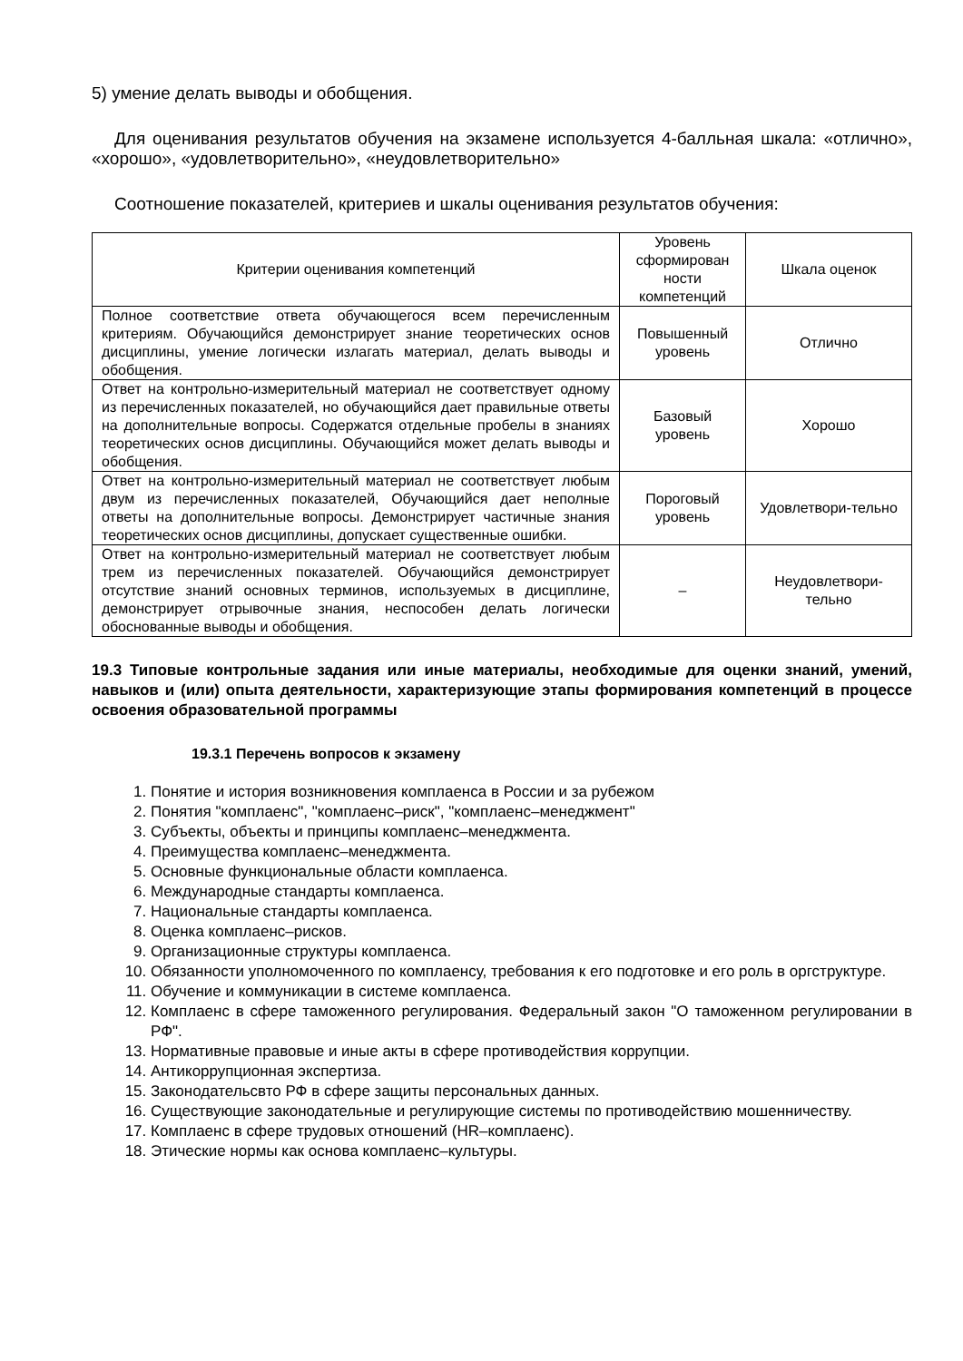5) умение делать выводы и обобщения.
Для оценивания результатов обучения на экзамене используется 4-балльная шкала: «отлично», «хорошо», «удовлетворительно», «неудовлетворительно»
Соотношение показателей, критериев и шкалы оценивания результатов обучения:
| Критерии оценивания компетенций | Уровень сформирован ности компетенций | Шкала оценок |
| --- | --- | --- |
| Полное соответствие ответа обучающегося всем перечисленным критериям. Обучающийся демонстрирует знание теоретических основ дисциплины, умение логически излагать материал, делать выводы и обобщения. | Повышенный уровень | Отлично |
| Ответ на контрольно-измерительный материал не соответствует одному из перечисленных показателей, но обучающийся дает правильные ответы на дополнительные вопросы. Содержатся отдельные пробелы в знаниях теоретических основ дисциплины. Обучающийся может делать выводы и обобщения. | Базовый уровень | Хорошо |
| Ответ на контрольно-измерительный материал не соответствует любым двум из перечисленных показателей, Обучающийся дает неполные ответы на дополнительные вопросы. Демонстрирует частичные знания теоретических основ дисциплины, допускает существенные ошибки. | Пороговый уровень | Удовлетвори-тельно |
| Ответ на контрольно-измерительный материал не соответствует любым трем из перечисленных показателей. Обучающийся демонстрирует отсутствие знаний основных терминов, используемых в дисциплине, демонстрирует отрывочные знания, неспособен делать логически обоснованные выводы и обобщения. | – | Неудовлетвори-тельно |
19.3 Типовые контрольные задания или иные материалы, необходимые для оценки знаний, умений, навыков и (или) опыта деятельности, характеризующие этапы формирования компетенций в процессе освоения образовательной программы
19.3.1 Перечень вопросов к экзамену
1. Понятие и история возникновения комплаенса в России и за рубежом
2. Понятия "комплаенс", "комплаенс–риск", "комплаенс–менеджмент"
3. Субъекты, объекты и принципы комплаенс–менеджмента.
4. Преимущества комплаенс–менеджмента.
5. Основные функциональные области комплаенса.
6. Международные стандарты комплаенса.
7. Национальные стандарты комплаенса.
8. Оценка комплаенс–рисков.
9. Организационные структуры комплаенса.
10. Обязанности уполномоченного по комплаенсу, требования к его подготовке и его роль в оргструктуре.
11. Обучение и коммуникации в системе комплаенса.
12. Комплаенс в сфере таможенного регулирования. Федеральный закон "О таможенном регулировании в РФ".
13. Нормативные правовые и иные акты в сфере противодействия коррупции.
14. Антикоррупционная экспертиза.
15. Законодательсвто РФ в сфере защиты персональных данных.
16. Существующие законодательные и регулирующие системы по противодействию мошенничеству.
17. Комплаенс в сфере трудовых отношений (HR–комплаенс).
18. Этические нормы как основа комплаенс–культуры.